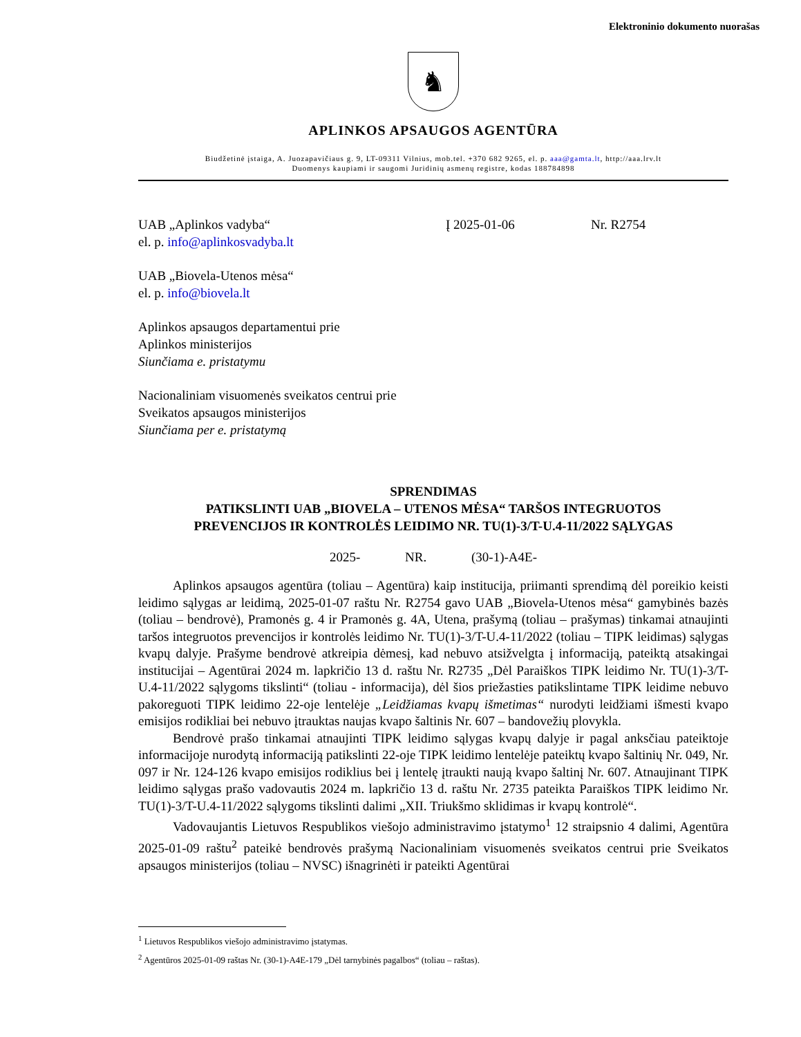Elektroninio dokumento nuorašas
♞
APLINKOS APSAUGOS AGENTŪRA
Biudžetinė įstaiga, A. Juozapavičiaus g. 9, LT-09311 Vilnius, mob.tel. +370 682 9265, el. p. aaa@gamta.lt, http://aaa.lrv.lt
Duomenys kaupiami ir saugomi Juridinių asmenų registre, kodas 188784898
UAB „Aplinkos vadyba“
el. p. info@aplinkosvadyba.lt
UAB „Biovela-Utenos mėsa“
el. p. info@biovela.lt
Aplinkos apsaugos departamentui prie
Aplinkos ministerijos
Siunčiama e. pristatymu
Nacionaliniam visuomenės sveikatos centrui prie
Sveikatos apsaugos ministerijos
Siunčiama per e. pristatymą
Į 2025-01-06 Nr. R2754
SPRENDIMAS
PATIKSLINTI UAB „BIOVELA – UTENOS MĖSA“ TARŠOS INTEGRUOTOS
PREVENCIJOS IR KONTROLĖS LEIDIMO NR. TU(1)-3/T-U.4-11/2022 SĄLYGAS
2025- NR. (30-1)-A4E-
Aplinkos apsaugos agentūra (toliau – Agentūra) kaip institucija, priimanti sprendimą dėl poreikio keisti leidimo sąlygas ar leidimą, 2025-01-07 raštu Nr. R2754 gavo UAB „Biovela-Utenos mėsa“ gamybinės bazės (toliau – bendrovė), Pramonės g. 4 ir Pramonės g. 4A, Utena, prašymą (toliau – prašymas) tinkamai atnaujinti taršos integruotos prevencijos ir kontrolės leidimo Nr. TU(1)-3/T-U.4-11/2022 (toliau – TIPK leidimas) sąlygas kvapų dalyje. Prašyme bendrovė atkreipia dėmesį, kad nebuvo atsižvelgta į informaciją, pateiktą atsakingai institucijai – Agentūrai 2024 m. lapkričio 13 d. raštu Nr. R2735 „Dėl Paraiškos TIPK leidimo Nr. TU(1)-3/T-U.4-11/2022 sąlygoms tikslinti“ (toliau - informacija), dėl šios priežasties patikslintame TIPK leidime nebuvo pakoreguoti TIPK leidimo 22-oje lentelėje „Leidžiamas kvapų išmetimas“ nurodyti leidžiami išmesti kvapo emisijos rodikliai bei nebuvo įtrauktas naujas kvapo šaltinis Nr. 607 – bandovežių plovykla.
Bendrovė prašo tinkamai atnaujinti TIPK leidimo sąlygas kvapų dalyje ir pagal anksčiau pateiktoje informacijoje nurodytą informaciją patikslinti 22-oje TIPK leidimo lentelėje pateiktų kvapo šaltinių Nr. 049, Nr. 097 ir Nr. 124-126 kvapo emisijos rodiklius bei į lentelę įtraukti naują kvapo šaltinį Nr. 607. Atnaujinant TIPK leidimo sąlygas prašo vadovautis 2024 m. lapkričio 13 d. raštu Nr. 2735 pateikta Paraiškos TIPK leidimo Nr. TU(1)-3/T-U.4-11/2022 sąlygoms tikslinti dalimi „XII. Triukšmo sklidimas ir kvapų kontrolė“.
Vadovaujantis Lietuvos Respublikos viešojo administravimo įstatymo<sup>1</sup> 12 straipsnio 4 dalimi, Agentūra 2025-01-09 raštu<sup>2</sup> pateikė bendrovės prašymą Nacionaliniam visuomenės sveikatos centrui prie Sveikatos apsaugos ministerijos (toliau – NVSC) išnagrinėti ir pateikti Agentūrai
<sup>1</sup> Lietuvos Respublikos viešojo administravimo įstatymas.
<sup>2</sup> Agentūros 2025-01-09 raštas Nr. (30-1)-A4E-179 „Dėl tarnybinės pagalbos“ (toliau – raštas).